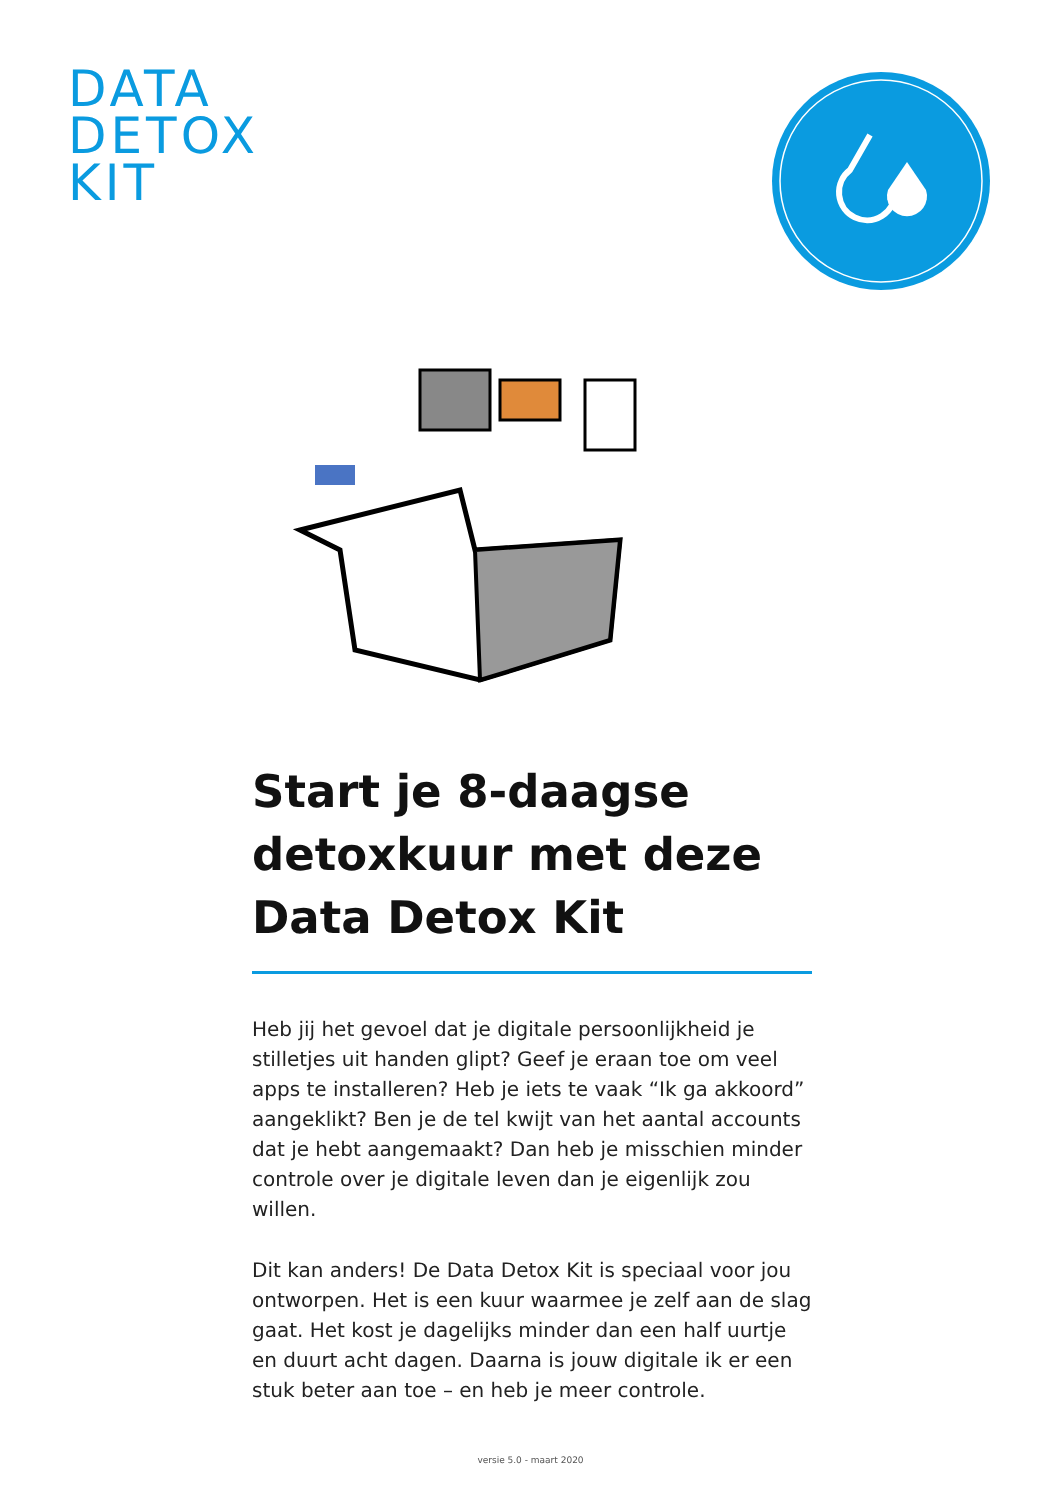DATA
DETOX
KIT
Start je 8-daagse detoxkuur met deze Data Detox Kit
Heb jij het gevoel dat je digitale persoonlijkheid je stilletjes uit handen glipt? Geef je eraan toe om veel apps te installeren? Heb je iets te vaak “Ik ga akkoord” aangeklikt? Ben je de tel kwijt van het aantal accounts dat je hebt aangemaakt? Dan heb je misschien minder controle over je digitale leven dan je eigenlijk zou willen.
Dit kan anders! De Data Detox Kit is speciaal voor jou ontworpen. Het is een kuur waarmee je zelf aan de slag gaat. Het kost je dagelijks minder dan een half uurtje en duurt acht dagen. Daarna is jouw digitale ik er een stuk beter aan toe – en heb je meer controle.
versie 5.0 - maart 2020